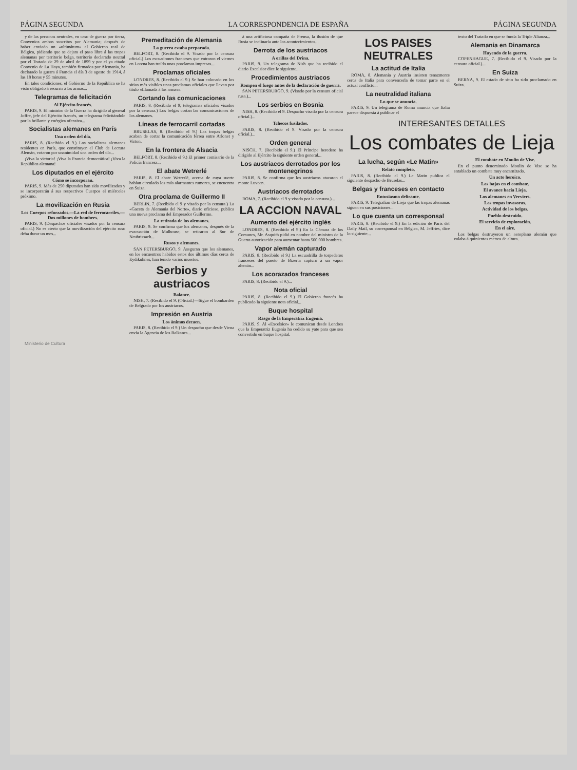PÁGINA SEGUNDA LA CORRESPONDENCIA DE ESPAÑA PÁGINA SEGUNDA
y de las personas neutrales, en caso de guerra por tierra, Convenios ambos suscritos por Alemania; después de haber enviado un «ultimátum» al Gobierno real de Bélgica, pidiendo que se dejara el paso libre á las tropas alemanas por territorio belga, territorio declarado neutral por el Tratado de 29 de abril de 1899 y por el ya citado Convenio de La Haya, también firmados por Alemania, ha declarado la guerra á Francia el día 3 de agosto de 1914, á las 18 horas y 55 minutos.
En tales condiciones, el Gobierno de la República se ha visto obligado á recurrir á las armas...
Telegramas de felicitación
Al Ejército francés.
PARIS, 9. El ministro de la Guerra ha dirigido al general Joffre, jefe del Ejército francés, un telegrama felicitándole por la brillante y enérgica ofensiva...
Socialistas alemanes en París
Una orden del día.
PARIS, 8. (Recibido el 9.) Los socialistas alemanes residentes en París, que constituyen el Club de Lectura Alemán, votaron por unanimidad una orden del día...
¡Viva la victoria! ¡Viva la Francia democrática! ¡Viva la República alemana!
Los diputados en el ejército
Cómo se incorporan.
PARIS, 9. Más de 250 diputados han sido movilizados y se incorporarán á sus respectivos Cuerpos el miércoles próximo.
La movilización en Rusia
Los Cuerpos reforzados.—La red de ferrocarriles.—Dos millones de hombres.
PARIS, 9. (Despachos oficiales visados por la censura oficial.) No es cierto que la movilización del ejército ruso deba durar un mes...
Premeditación de Alemania
La guerra estaba preparada.
BELFORT, 8. (Recibido el 9. Visado por la censura oficial.) Los escuadrones franceses que entraron el viernes en Lorena han traído unas proclamas impresas...
Proclamas oficiales
LONDRES, 8. (Recibido el 9.) Se han colocado en los sitios más visibles unas proclamas oficiales que llevan por título «Llamada á las armas».
Cortando las comunicaciones
PARIS, 8. (Recibido el 9; telegramas oficiales visados por la censura.) Los belgas cortan las comunicaciones de los alemanes.
Líneas de ferrocarril cortadas
BRUSELAS, 8. (Recibido el 9.) Las tropas belgas acaban de cortar la comunicación férrea entre Arlonet y Virton.
En la frontera de Alsacia
BELFORT, 8. (Recibido el 9.) El primer comisario de la Policía francesa...
El abate Wetrerlé
PARIS, 8. El abate Wetrerlé, acerca de cuya suerte habían circulado los más alarmantes rumores, se encuentra en Suiza.
Otra proclama de Guillermo II
BERLIN, 7. (Recibido el 9 y visado por la censura.) La «Gaceta de Alemania del Norte», diario oficioso, publica una nueva proclama del Emperador Guillermo.
La retirada de los alemanes.
PARIS, 9. Se confirma que los alemanes, después de la evacuación de Mulhouse, se retiraron al Sur de Neubrissach...
Rusos y alemanes.
SAN PETERSBURGO, 9. Aseguran que los alemanes, en los encuentros habidos estos dos últimos días cerca de Eydikuhnes, han tenido varios muertos.
Serbios y austriacos
Balance.
NISH, 7. (Recibido el 9. (Oficial.)—Sigue el bombardeo de Belgrado por los austriacos.
Impresión en Austria
Los ánimos decaen.
PARIS, 8. (Recibido el 9.) Un despacho que desde Viena envía la Agencia de los Balkanes...
á una artificiosa campaña de Prensa, la ilusión de que Rusia se inclinaría ante los acontecimientos...
Derrota de los austriacos
A orillas del Drina.
PARIS, 9. Un telegrama de Nish que ha recibido el diario Excelsior dice lo siguiente...
Procedimientos austriacos
Rompen el fuego antes de la declaración de guerra.
SAN PETERSBURGO, 9. (Visado por la censura oficial rusa.)...
Los serbios en Bosnia
NISH, 8. (Recibido el 9. Despacho visado por la censura oficial.)...
Tchecos fusilados.
PARIS, 8. (Recibido el 9. Visado por la censura oficial.)...
Orden general
NISCH, 7. (Recibido el 9.) El Príncipe heredero ha dirigido al Ejército la siguiente orden general...
Los austriacos derrotados por los montenegrinos
PARIS, 8. Se confirma que los austriacos atacaron el monte Luvcen.
Austriacos derrotados
ROMA, 7. (Recibido el 9 y visado por la censura.)...
LA ACCION NAVAL
Aumento del ejército inglés
LONDRES, 8. (Recibido el 9.) En la Cámara de los Comunes, Mr. Asquith pidió en nombre del ministro de la Guerra autorización para aumentar hasta 500.000 hombres.
Vapor alemán capturado
PARIS, 8. (Recibido el 9.) La escuadrilla de torpederos franceses del puerto de Bizerta capturó á un vapor alemán...
Los acorazados franceses
PARIS, 8. (Recibido el 9.)...
Nota oficial
PARIS, 8. (Recibido el 9.) El Gobierno francés ha publicado la siguiente nota oficial...
Buque hospital
Rasgo de la Emperatriz Eugenia.
PARIS, 9. Al «Excelsior» le comunican desde Londres que la Emperatriz Eugenia ha cedido su yate para que sea convertido en buque hospital.
LOS PAISES NEUTRALES
La actitud de Italia
ROMA, 8. Alemania y Austria insisten tenazmente cerca de Italia para convencerla de tomar parte en el actual conflicto...
La neutralidad italiana
Lo que se anuncia.
PARIS, 9. Un telegrama de Roma anuncia que Italia parece dispuesta á publicar el
texto del Tratado en que se funda la Triple Alianza...
Alemania en Dinamarca
Huyendo de la guerra.
COPENHAGUE, 7. (Recibido el 9. Visado por la censura oficial.)...
En Suiza
BERNA, 9. El estado de sitio ha sido proclamado en Suiza.
INTERESANTES DETALLES
Los combates de Lieja
La lucha, según «Le Matin»
Relato completo.
PARIS, 8. (Recibido el 9.) Le Matin publica el siguiente despacho de Bruselas...
Belgas y franceses en contacto
Entusiasmo delirante.
PARIS, 9. Telegrafían de Lieja que las tropas alemanas siguen en sus posiciones...
Lo que cuenta un corresponsal
PARIS, 8. (Recibido el 9.) En la edición de París del Daily Mail, su corresponsal en Bélgica, M. Jeffries, dice lo siguiente...
El combate en Moulin de Vise.
En el punto denominado Moulin de Vise se ha entablado un combate muy encarnizado.
Un acto heroico.
Las bajas en el combate.
El avance hacia Lieja.
Los alemanes en Verviers.
Las tropas invasoras.
Actividad de los belgas.
Pueblo destruido.
El servicio de exploración.
En el aire.
Los belgas destruyeron un aeroplano alemán que volaba á quinientos metros de altura.
Ministerio de Cultura